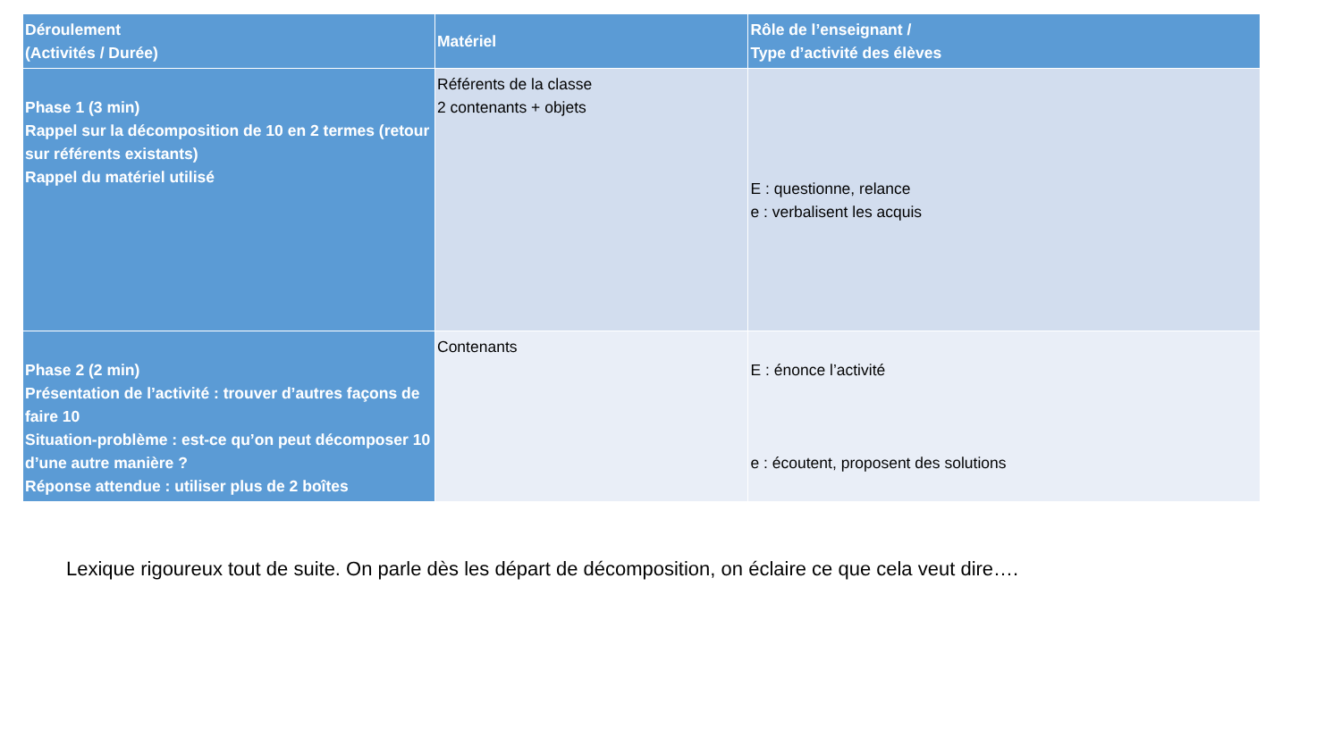| Déroulement (Activités / Durée) | Matériel | Rôle de l’enseignant / Type d’activité des élèves |
| --- | --- | --- |
| Phase 1 (3 min) Rappel sur la décomposition de 10 en 2 termes (retour sur référents existants) Rappel du matériel utilisé | Référents de la classe 2 contenants + objets | E : questionne, relance e : verbalisent les acquis |
| Phase 2 (2 min) Présentation de l’activité : trouver d’autres façons de faire 10 Situation-problème : est-ce qu’on peut décomposer 10 d’une autre manière ? Réponse attendue : utiliser plus de 2 boîtes | Contenants | E : énonce l’activité e : écoutent, proposent des solutions |
Lexique rigoureux tout de suite. On parle dès les départ de décomposition, on éclaire ce que cela veut dire….